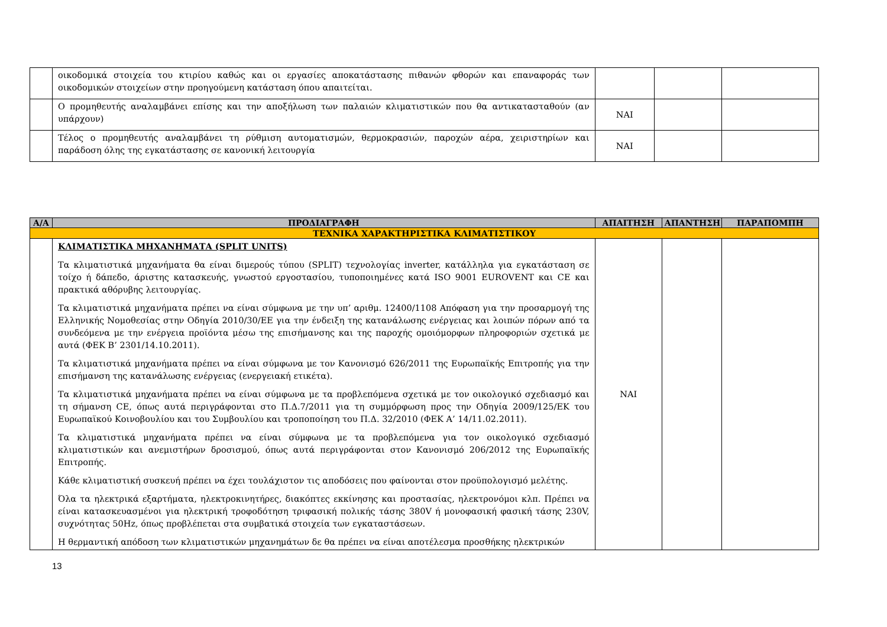| | οικοδομικά στοιχεία του κτιρίου καθώς και οι εργασίες αποκατάστασης πιθανών φθορών και επαναφοράς των οικοδομικών στοιχείων στην προηγούμενη κατάσταση όπου απαιτείται. | | | |
| | Ο προμηθευτής αναλαμβάνει επίσης και την αποξήλωση των παλαιών κλιματιστικών που θα αντικατασταθούν (αν υπάρχουν) | ΝΑΙ | | |
| | Τέλος ο προμηθευτής αναλαμβάνει τη ρύθμιση αυτοματισμών, θερμοκρασιών, παροχών αέρα, χειριστηρίων και παράδοση όλης της εγκατάστασης σε κανονική λειτουργία | ΝΑΙ | | |
| Α/Α | ΠΡΟΔΙΑΓΡΑΦΗ | ΑΠΑΙΤΗΣΗ | ΑΠΑΝΤΗΣΗ | ΠΑΡΑΠΟΜΠΗ |
| --- | --- | --- | --- | --- |
| ΤΕΧΝΙΚΑ ΧΑΡΑΚΤΗΡΙΣΤΙΚΑ ΚΛΙΜΑΤΙΣΤΙΚΟΥ | | | | |
| | ΚΛΙΜΑΤΙΣΤΙΚΑ ΜΗΧΑΝΗΜΑΤΑ (SPLIT UNITS) Τα κλιματιστικά μηχανήματα θα είναι διμερούς τύπου (SPLIT) τεχνολογίας inverter, κατάλληλα για εγκατάσταση σε τοίχο ή δάπεδο, άριστης κατασκευής, γνωστού εργοστασίου, τυποποιημένες κατά ISO 9001 EUROVENT και CE και πρακτικά αθόρυβης λειτουργίας. Τα κλιματιστικά μηχανήματα πρέπει να είναι σύμφωνα με την υπ’ αριθμ. 12400/1108 Απόφαση για την προσαρμογή της Ελληνικής Νομοθεσίας στην Οδηγία 2010/30/ΕΕ για την ένδειξη της κατανάλωσης ενέργειας και λοιπών πόρων από τα συνδεόμενα με την ενέργεια προϊόντα μέσω της επισήμανσης και της παροχής ομοιόμορφων πληροφοριών σχετικά με αυτά (ΦΕΚ Β’ 2301/14.10.2011). Τα κλιματιστικά μηχανήματα πρέπει να είναι σύμφωνα με τον Κανονισμό 626/2011 της Ευρωπαϊκής Επιτροπής για την επισήμανση της κατανάλωσης ενέργειας (ενεργειακή ετικέτα). Τα κλιματιστικά μηχανήματα πρέπει να είναι σύμφωνα με τα προβλεπόμενα σχετικά με τον οικολογικό σχεδιασμό και τη σήμανση CE, όπως αυτά περιγράφονται στο Π.Δ.7/2011 για τη συμμόρφωση προς την Οδηγία 2009/125/ΕΚ του Ευρωπαϊκού Κοινοβουλίου και του Συμβουλίου και τροποποίηση του Π.Δ. 32/2010 (ΦΕΚ Α’ 14/11.02.2011). Τα κλιματιστικά μηχανήματα πρέπει να είναι σύμφωνα με τα προβλεπόμενα για τον οικολογικό σχεδιασμό κλιματιστικών και ανεμιστήρων δροσισμού, όπως αυτά περιγράφονται στον Κανονισμό 206/2012 της Ευρωπαϊκής Επιτροπής. Κάθε κλιματιστική συσκευή πρέπει να έχει τουλάχιστον τις αποδόσεις που φαίνονται στον προϋπολογισμό μελέτης. Όλα τα ηλεκτρικά εξαρτήματα, ηλεκτροκινητήρες, διακόπτες εκκίνησης και προστασίας, ηλεκτρονόμοι κλπ. Πρέπει να είναι κατασκευασμένοι για ηλεκτρική τροφοδότηση τριφασική πολικής τάσης 380V ή μονοφασική φασική τάσης 230V, συχνότητας 50Hz, όπως προβλέπεται στα συμβατικά στοιχεία των εγκαταστάσεων. Η θερμαντική απόδοση των κλιματιστικών μηχανημάτων δε θα πρέπει να είναι αποτέλεσμα προσθήκης ηλεκτρικών | ΝΑΙ | | |
13